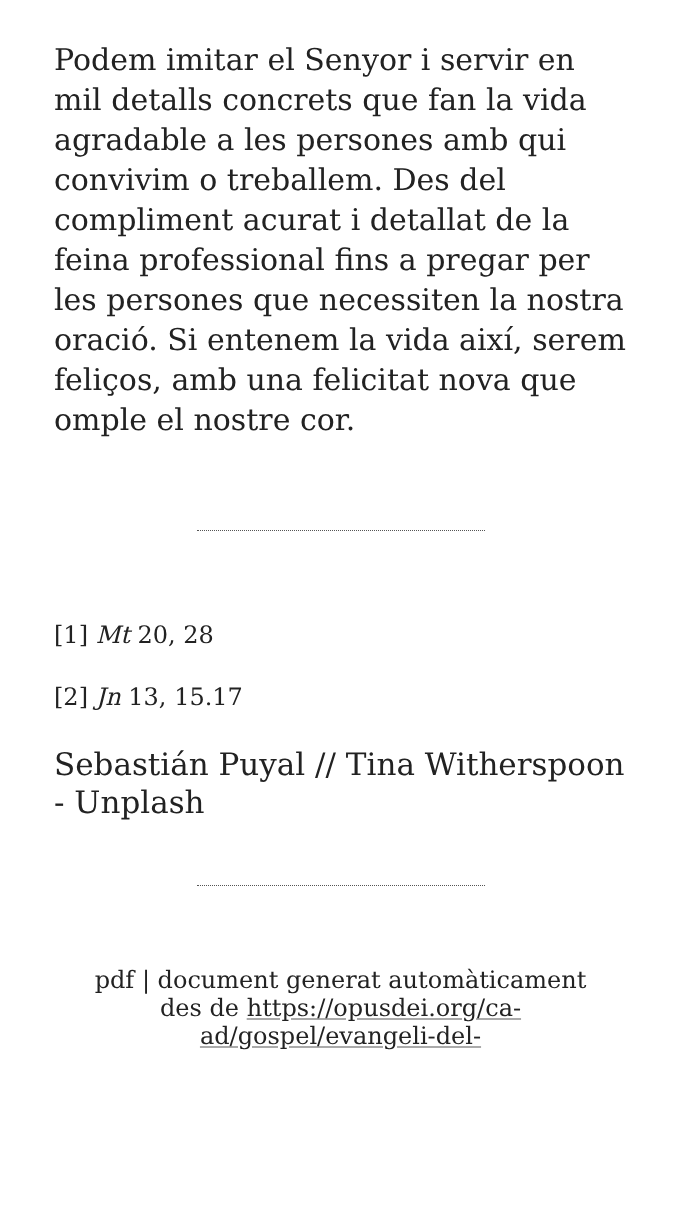Podem imitar el Senyor i servir en mil detalls concrets que fan la vida agradable a les persones amb qui convivim o treballem. Des del compliment acurat i detallat de la feina professional fins a pregar per les persones que necessiten la nostra oració. Si entenem la vida així, serem feliços, amb una felicitat nova que omple el nostre cor.
[1] Mt 20, 28
[2] Jn 13, 15.17
Sebastián Puyal // Tina Witherspoon - Unplash
pdf | document generat automàticament des de https://opusdei.org/ca-ad/gospel/evangeli-del-